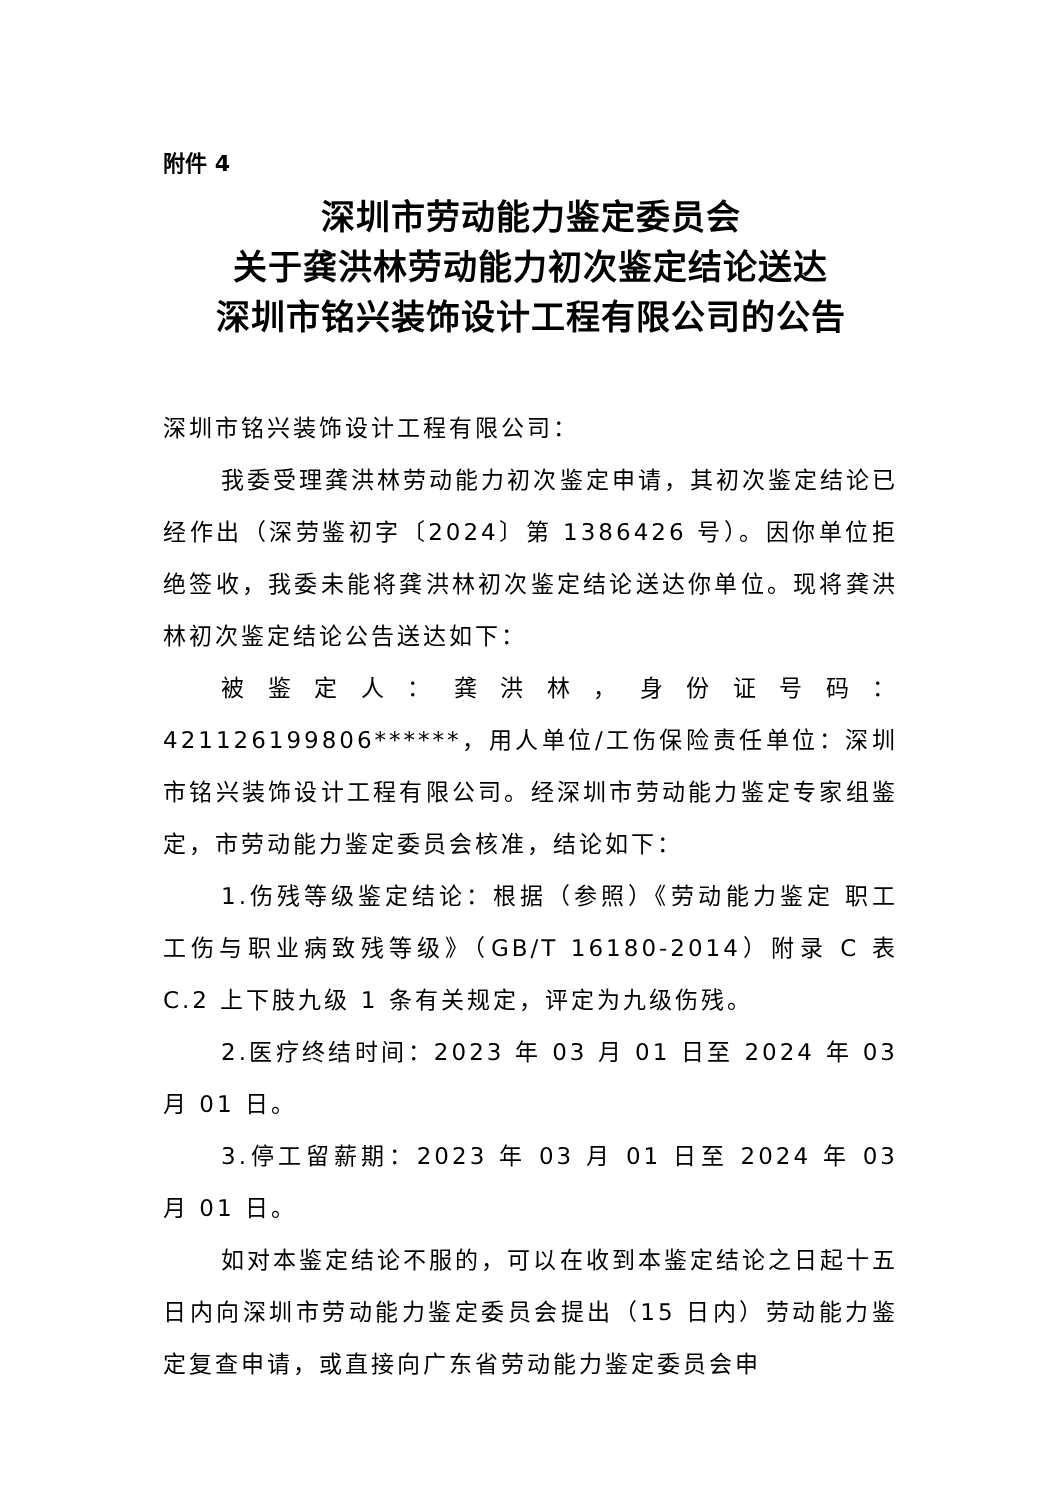附件 4
深圳市劳动能力鉴定委员会
关于龚洪林劳动能力初次鉴定结论送达
深圳市铭兴装饰设计工程有限公司的公告
深圳市铭兴装饰设计工程有限公司：
我委受理龚洪林劳动能力初次鉴定申请，其初次鉴定结论已经作出（深劳鉴初字〔2024〕第 1386426 号）。因你单位拒绝签收，我委未能将龚洪林初次鉴定结论送达你单位。现将龚洪林初次鉴定结论公告送达如下：
被鉴定人：龚洪林，身份证号码：421126199806******，用人单位/工伤保险责任单位：深圳市铭兴装饰设计工程有限公司。经深圳市劳动能力鉴定专家组鉴定，市劳动能力鉴定委员会核准，结论如下：
1.伤残等级鉴定结论：根据（参照）《劳动能力鉴定 职工工伤与职业病致残等级》（GB/T 16180-2014）附录 C 表 C.2 上下肢九级 1 条有关规定，评定为九级伤残。
2.医疗终结时间：2023 年 03 月 01 日至 2024 年 03 月 01 日。
3.停工留薪期：2023 年 03 月 01 日至 2024 年 03 月 01 日。
如对本鉴定结论不服的，可以在收到本鉴定结论之日起十五日内向深圳市劳动能力鉴定委员会提出（15 日内）劳动能力鉴定复查申请，或直接向广东省劳动能力鉴定委员会申